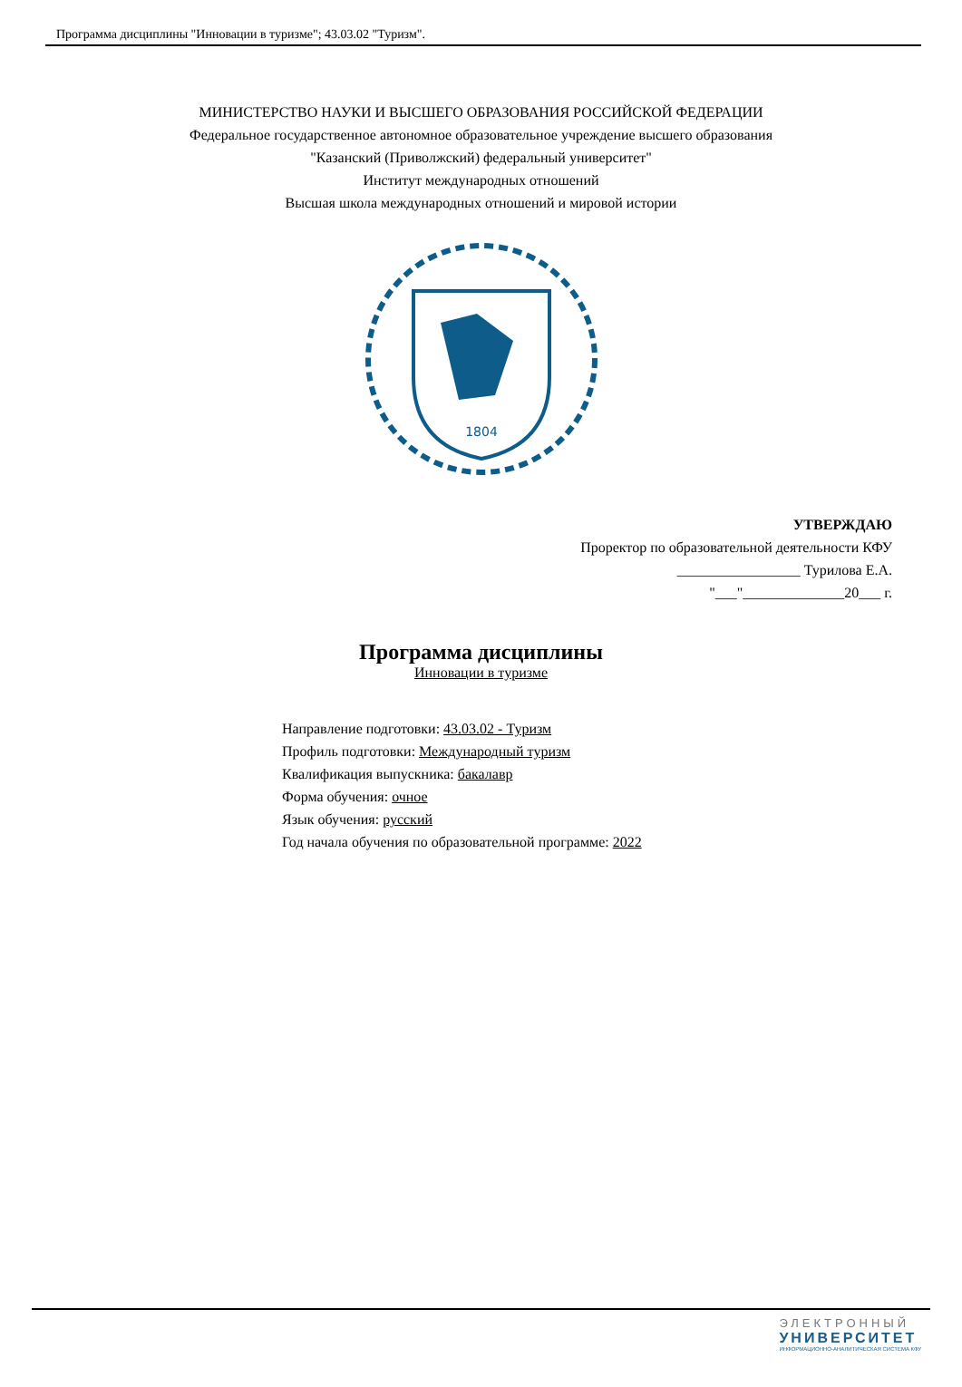Программа дисциплины "Инновации в туризме"; 43.03.02 "Туризм".
МИНИСТЕРСТВО НАУКИ И ВЫСШЕГО ОБРАЗОВАНИЯ РОССИЙСКОЙ ФЕДЕРАЦИИ
Федеральное государственное автономное образовательное учреждение высшего образования
"Казанский (Приволжский) федеральный университет"
Институт международных отношений
Высшая школа международных отношений и мировой истории
1804
УТВЕРЖДАЮ
Проректор по образовательной деятельности КФУ
_________________ Турилова Е.А.
"___"______________20___ г.
Программа дисциплины
Инновации в туризме
Направление подготовки: 43.03.02 - Туризм
Профиль подготовки: Международный туризм
Квалификация выпускника: бакалавр
Форма обучения: очное
Язык обучения: русский
Год начала обучения по образовательной программе: 2022
ЭЛЕКТРОННЫЙ
УНИВЕРСИТЕТ
ИНФОРМАЦИОННО-АНАЛИТИЧЕСКАЯ СИСТЕМА КФУ